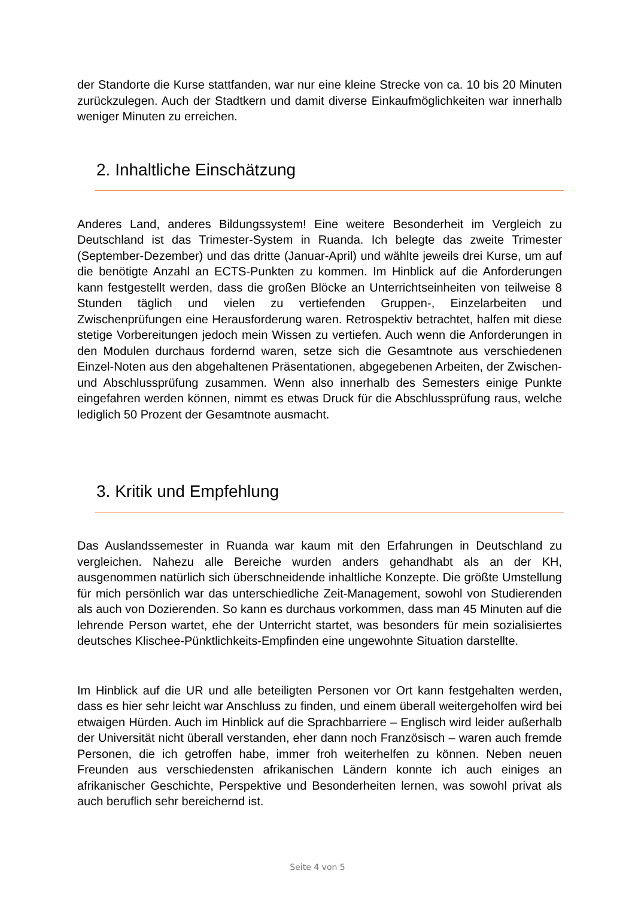der Standorte die Kurse stattfanden, war nur eine kleine Strecke von ca. 10 bis 20 Minuten zurückzulegen. Auch der Stadtkern und damit diverse Einkaufmöglichkeiten war innerhalb weniger Minuten zu erreichen.
2. Inhaltliche Einschätzung
Anderes Land, anderes Bildungssystem! Eine weitere Besonderheit im Vergleich zu Deutschland ist das Trimester-System in Ruanda. Ich belegte das zweite Trimester (September-Dezember) und das dritte (Januar-April) und wählte jeweils drei Kurse, um auf die benötigte Anzahl an ECTS-Punkten zu kommen. Im Hinblick auf die Anforderungen kann festgestellt werden, dass die großen Blöcke an Unterrichtseinheiten von teilweise 8 Stunden täglich und vielen zu vertiefenden Gruppen-, Einzelarbeiten und Zwischenprüfungen eine Herausforderung waren. Retrospektiv betrachtet, halfen mit diese stetige Vorbereitungen jedoch mein Wissen zu vertiefen. Auch wenn die Anforderungen in den Modulen durchaus fordernd waren, setze sich die Gesamtnote aus verschiedenen Einzel-Noten aus den abgehaltenen Präsentationen, abgegebenen Arbeiten, der Zwischen- und Abschlussprüfung zusammen. Wenn also innerhalb des Semesters einige Punkte eingefahren werden können, nimmt es etwas Druck für die Abschlussprüfung raus, welche lediglich 50 Prozent der Gesamtnote ausmacht.
3. Kritik und Empfehlung
Das Auslandssemester in Ruanda war kaum mit den Erfahrungen in Deutschland zu vergleichen. Nahezu alle Bereiche wurden anders gehandhabt als an der KH, ausgenommen natürlich sich überschneidende inhaltliche Konzepte. Die größte Umstellung für mich persönlich war das unterschiedliche Zeit-Management, sowohl von Studierenden als auch von Dozierenden. So kann es durchaus vorkommen, dass man 45 Minuten auf die lehrende Person wartet, ehe der Unterricht startet, was besonders für mein sozialisiertes deutsches Klischee-Pünktlichkeits-Empfinden eine ungewohnte Situation darstellte.
Im Hinblick auf die UR und alle beteiligten Personen vor Ort kann festgehalten werden, dass es hier sehr leicht war Anschluss zu finden, und einem überall weitergeholfen wird bei etwaigen Hürden. Auch im Hinblick auf die Sprachbarriere – Englisch wird leider außerhalb der Universität nicht überall verstanden, eher dann noch Französisch – waren auch fremde Personen, die ich getroffen habe, immer froh weiterhelfen zu können. Neben neuen Freunden aus verschiedensten afrikanischen Ländern konnte ich auch einiges an afrikanischer Geschichte, Perspektive und Besonderheiten lernen, was sowohl privat als auch beruflich sehr bereichernd ist.
Seite 4 von 5